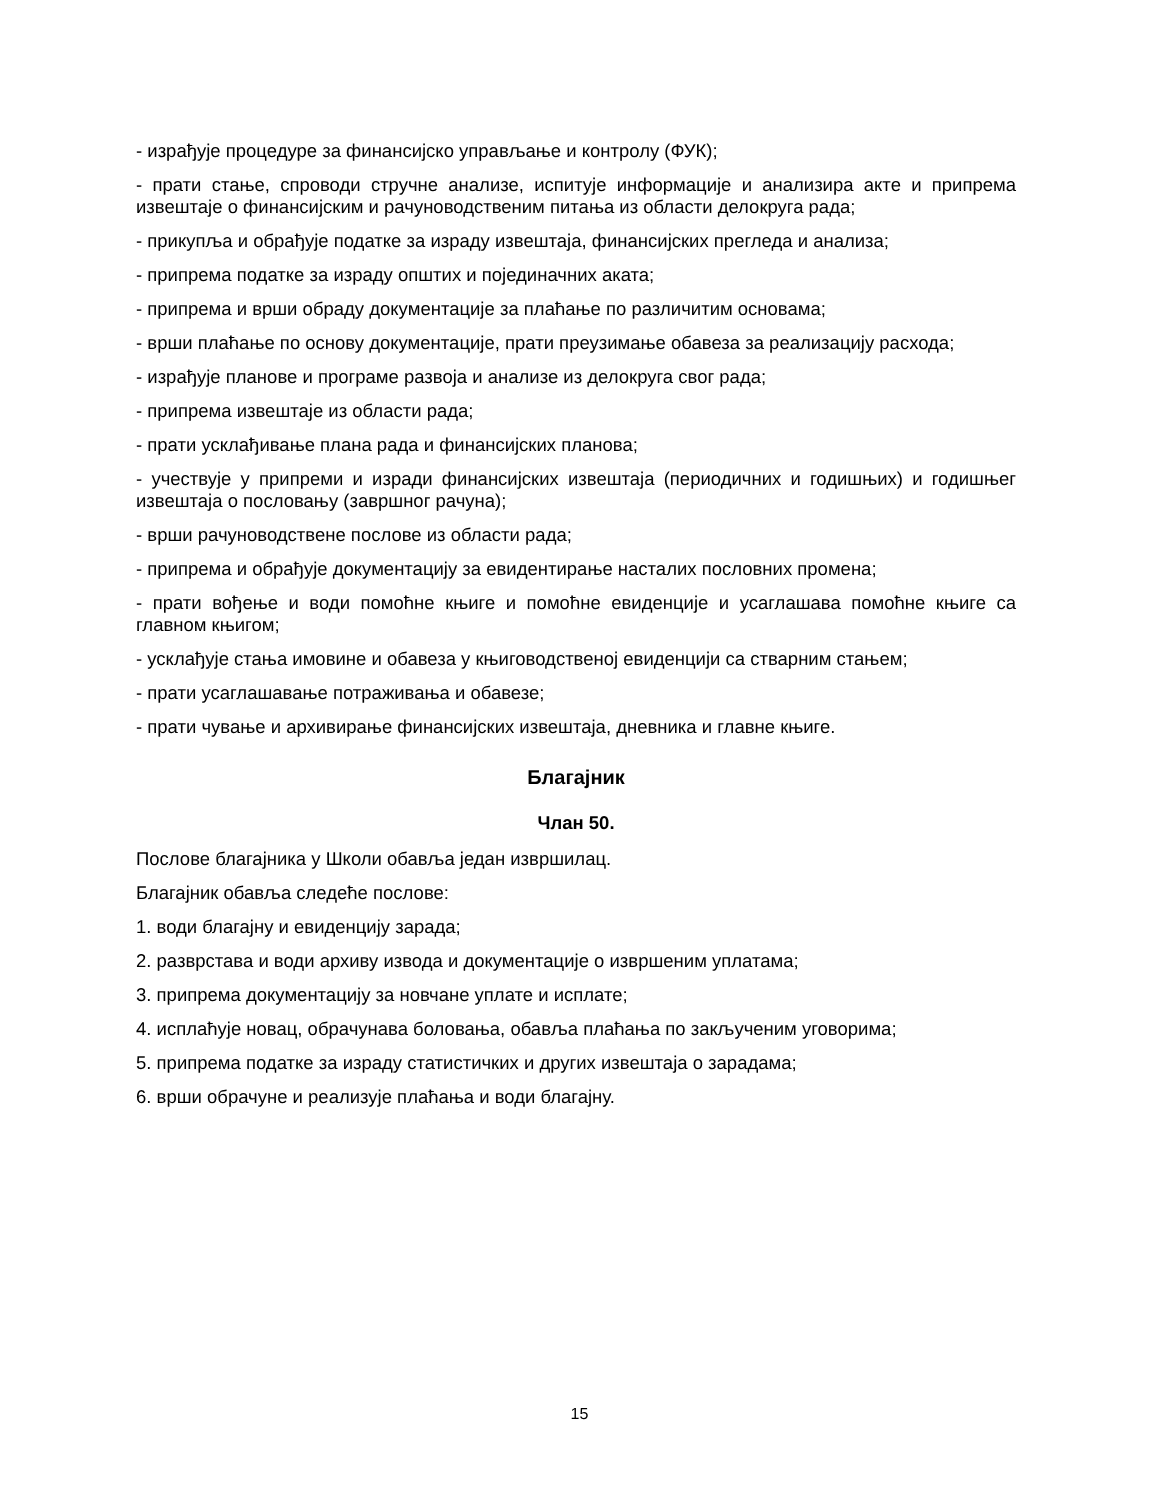- израђује процедуре за финансијско управљање и контролу (ФУК);
- прати стање, спроводи стручне анализе, испитује информације и анализира акте и припрема извештаје о финансијским и рачуноводственим питања из области делокруга рада;
- прикупља и обрађује податке за израду извештаја, финансијских прегледа и анализа;
- припрема податке за израду општих и појединачних аката;
- припрема и врши обраду документације за плаћање по различитим основама;
- врши плаћање по основу документације, прати преузимање обавеза за реализацију расхода;
- израђује планове и програме развоја и анализе из делокруга свог рада;
- припрема извештаје из области рада;
- прати усклађивање плана рада и финансијских планова;
- учествује у припреми и изради финансијских извештаја (периодичних и годишњих) и годишњег извештаја о пословању (завршног рачуна);
- врши рачуноводствене послове из области рада;
- припрема и обрађује документацију за евидентирање насталих пословних промена;
- прати вођење и води помоћне књиге и помоћне евиденције и усаглашава помоћне књиге са главном књигом;
- усклађује стања имовине и обавеза у књиговодственој евиденцији са стварним стањем;
- прати усаглашавање потраживања и обавезе;
- прати чување и архивирање финансијских извештаја, дневника и главне књиге.
Благајник
Члан 50.
Послове благајника у Школи обавља један извршилац.
Благајник обавља следеће послове:
1. води благајну и евиденцију зарада;
2. разврстава и води архиву извода и документације о извршеним уплатама;
3. припрема документацију за новчане уплате и исплате;
4. исплаћује новац, обрачунава боловања, обавља плаћања по закљученим уговорима;
5. припрема податке за израду статистичких и других извештаја о зарадама;
6. врши обрачуне и реализује плаћања и води благајну.
15